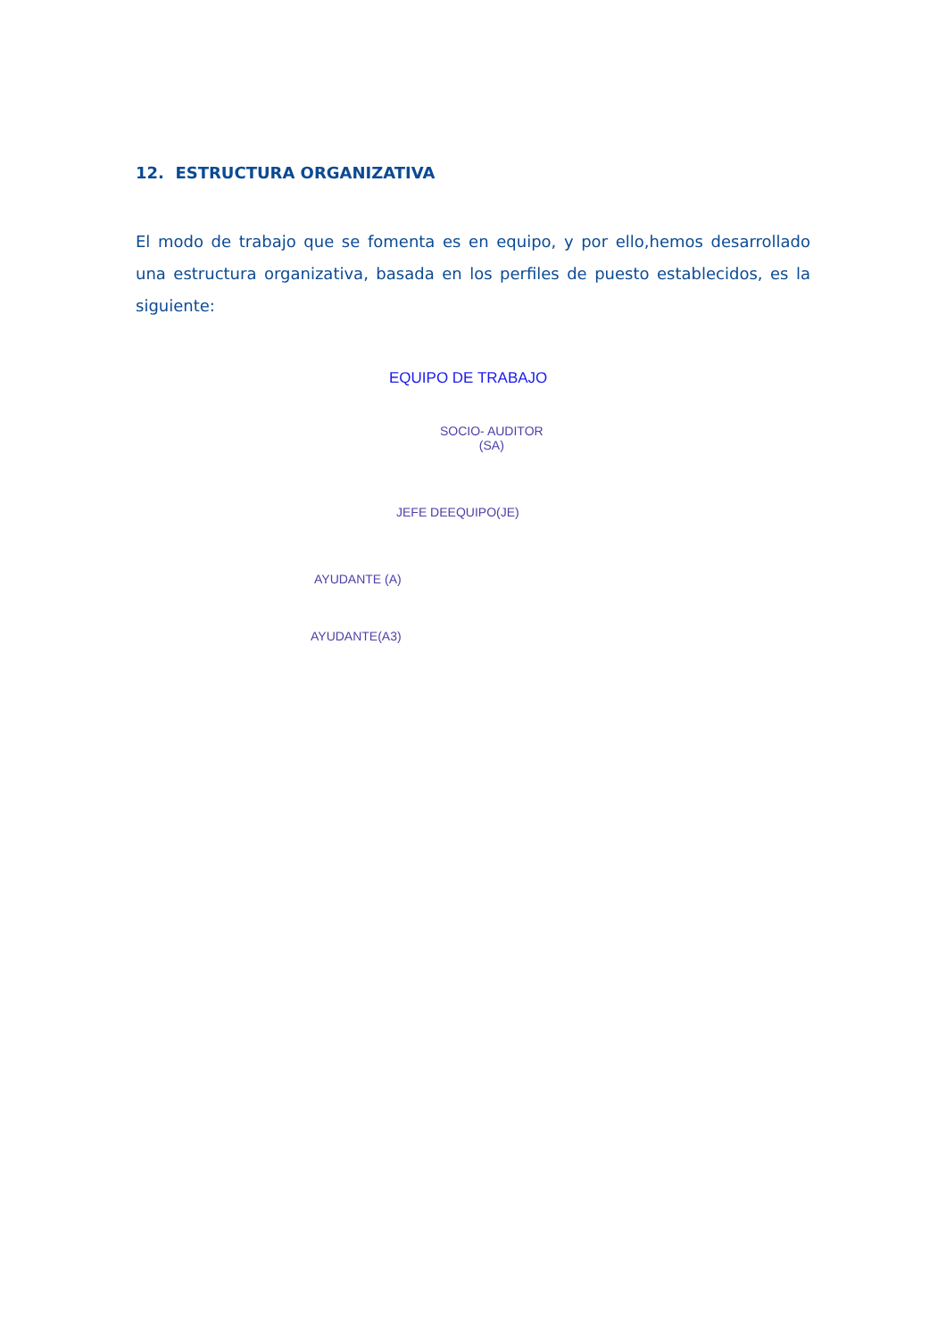12. ESTRUCTURA ORGANIZATIVA
El modo de trabajo que se fomenta es en equipo, y por ello,hemos desarrollado una estructura organizativa, basada en los perfiles de puesto establecidos, es la siguiente:
EQUIPO DE TRABAJO
SOCIO- AUDITOR
(SA)
JEFE DEEQUIPO(JE)
AYUDANTE (A)
AYUDANTE(A3)